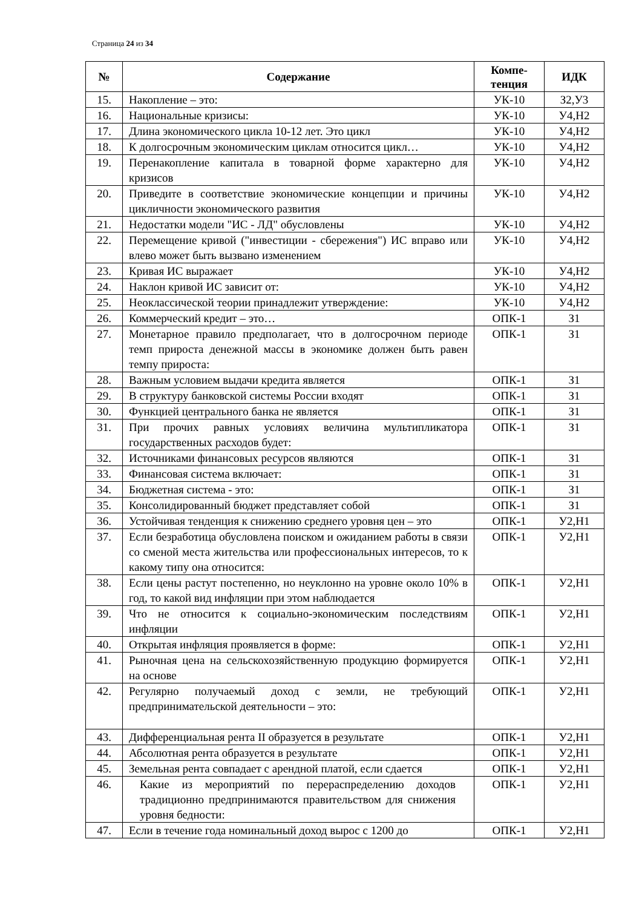Страница 24 из 34
| № | Содержание | Компе- тенция | ИДК |
| --- | --- | --- | --- |
| 15. | Накопление – это: | УК-10 | З2,У3 |
| 16. | Национальные кризисы: | УК-10 | У4,Н2 |
| 17. | Длина экономического цикла 10-12 лет. Это цикл | УК-10 | У4,Н2 |
| 18. | К долгосрочным экономическим циклам относится цикл… | УК-10 | У4,Н2 |
| 19. | Перенакопление капитала в товарной форме характерно для кризисов | УК-10 | У4,Н2 |
| 20. | Приведите в соответствие экономические концепции и причины цикличности экономического развития | УК-10 | У4,Н2 |
| 21. | Недостатки модели "ИС - ЛД" обусловлены | УК-10 | У4,Н2 |
| 22. | Перемещение кривой ("инвестиции - сбережения") ИС вправо или влево может быть вызвано изменением | УК-10 | У4,Н2 |
| 23. | Кривая ИС выражает | УК-10 | У4,Н2 |
| 24. | Наклон кривой ИС зависит от: | УК-10 | У4,Н2 |
| 25. | Неоклассической теории принадлежит утверждение: | УК-10 | У4,Н2 |
| 26. | Коммерческий кредит – это… | ОПК-1 | З1 |
| 27. | Монетарное правило предполагает, что в долгосрочном периоде темп прироста денежной массы в экономике должен быть равен темпу прироста: | ОПК-1 | З1 |
| 28. | Важным условием выдачи кредита является | ОПК-1 | З1 |
| 29. | В структуру банковской системы России входят | ОПК-1 | З1 |
| 30. | Функцией центрального банка не является | ОПК-1 | З1 |
| 31. | При прочих равных условиях величина мультипликатора государственных расходов будет: | ОПК-1 | З1 |
| 32. | Источниками финансовых ресурсов являются | ОПК-1 | З1 |
| 33. | Финансовая система включает: | ОПК-1 | З1 |
| 34. | Бюджетная система - это: | ОПК-1 | З1 |
| 35. | Консолидированный бюджет представляет собой | ОПК-1 | З1 |
| 36. | Устойчивая тенденция к снижению среднего уровня цен – это | ОПК-1 | У2,Н1 |
| 37. | Если безработица обусловлена поиском и ожиданием работы в связи со сменой места жительства или профессиональных интересов, то к какому типу она относится: | ОПК-1 | У2,Н1 |
| 38. | Если цены растут постепенно, но неуклонно на уровне около 10% в год, то какой вид инфляции при этом наблюдается | ОПК-1 | У2,Н1 |
| 39. | Что не относится к социально-экономическим последствиям инфляции | ОПК-1 | У2,Н1 |
| 40. | Открытая инфляция проявляется в форме: | ОПК-1 | У2,Н1 |
| 41. | Рыночная цена на сельскохозяйственную продукцию формируется на основе | ОПК-1 | У2,Н1 |
| 42. | Регулярно получаемый доход с земли, не требующий предпринимательской деятельности – это: | ОПК-1 | У2,Н1 |
| 43. | Дифференциальная рента II образуется в результате | ОПК-1 | У2,Н1 |
| 44. | Абсолютная рента образуется в результате | ОПК-1 | У2,Н1 |
| 45. | Земельная рента совпадает с арендной платой, если сдается | ОПК-1 | У2,Н1 |
| 46. | Какие из мероприятий по перераспределению доходов традиционно предпринимаются правительством для снижения уровня бедности: | ОПК-1 | У2,Н1 |
| 47. | Если в течение года номинальный доход вырос с 1200 до | ОПК-1 | У2,Н1 |